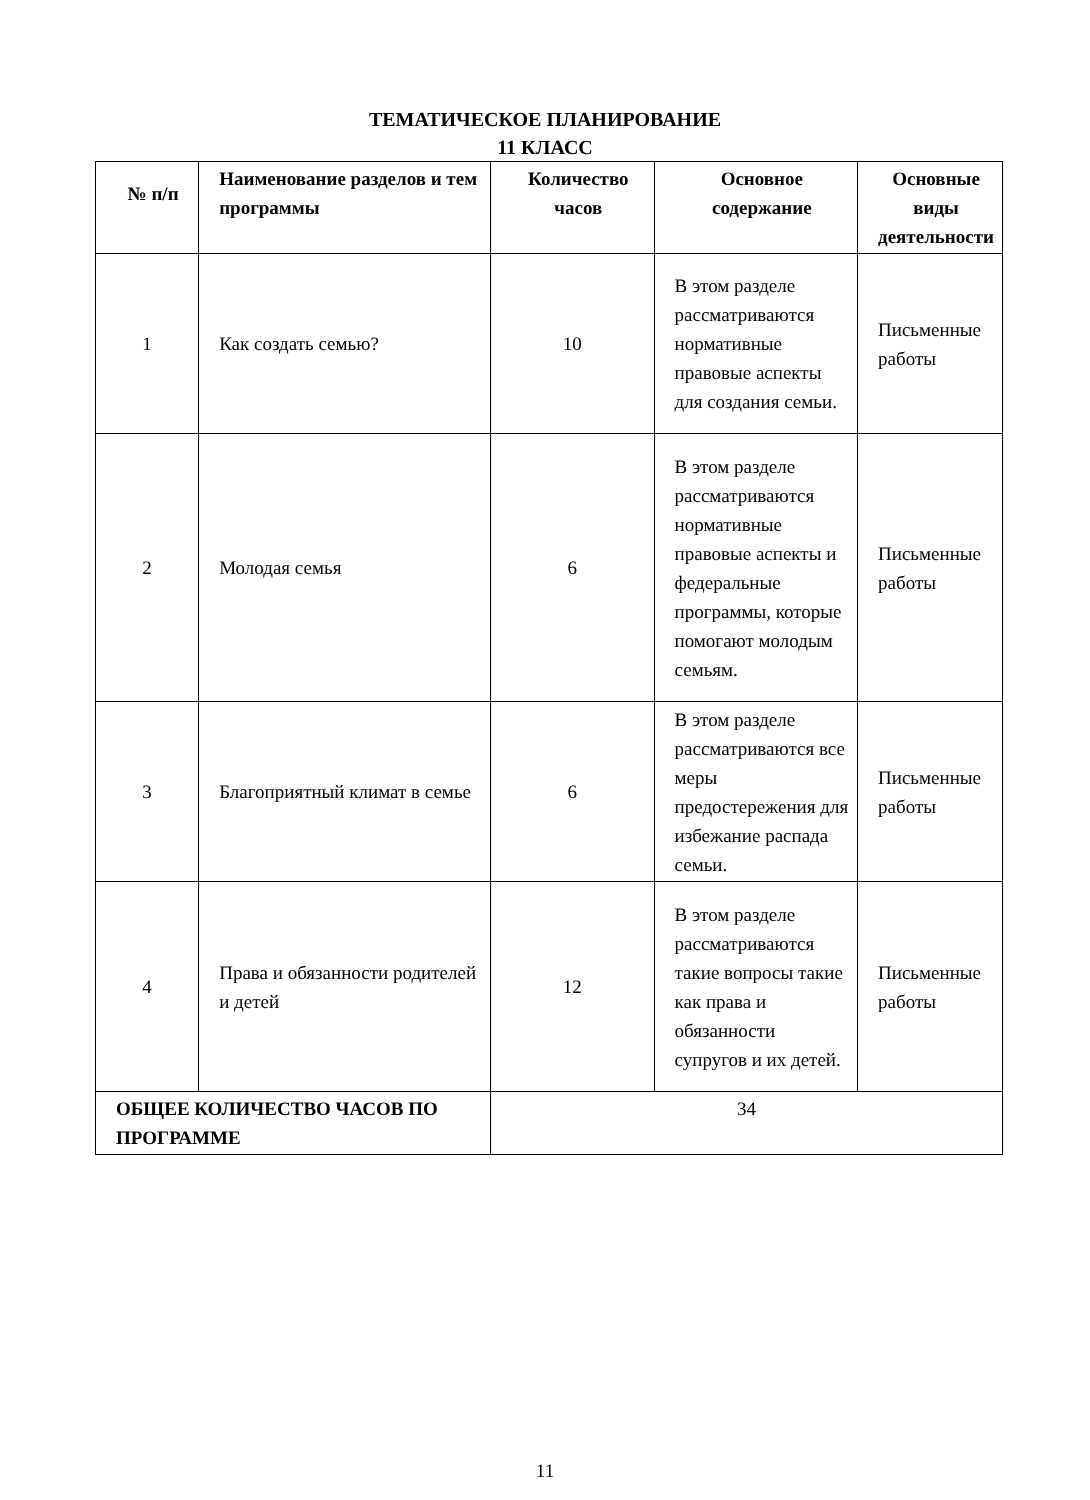ТЕМАТИЧЕСКОЕ ПЛАНИРОВАНИЕ
11 КЛАСС
| № п/п | Наименование разделов и тем программы | Количество часов | Основное содержание | Основные виды деятельности |
| --- | --- | --- | --- | --- |
| 1 | Как создать семью? | 10 | В этом разделе рассматриваются нормативные правовые аспекты для создания семьи. | Письменные работы |
| 2 | Молодая семья | 6 | В этом разделе рассматриваются нормативные правовые аспекты и федеральные программы, которые помогают молодым семьям. | Письменные работы |
| 3 | Благоприятный климат в семье | 6 | В этом разделе рассматриваются все меры предостережения для избежание распада семьи. | Письменные работы |
| 4 | Права и обязанности родителей и детей | 12 | В этом разделе рассматриваются такие вопросы такие как права и обязанности супругов и их детей. | Письменные работы |
| ОБЩЕЕ КОЛИЧЕСТВО ЧАСОВ ПО ПРОГРАММЕ | | 34 | | |
11